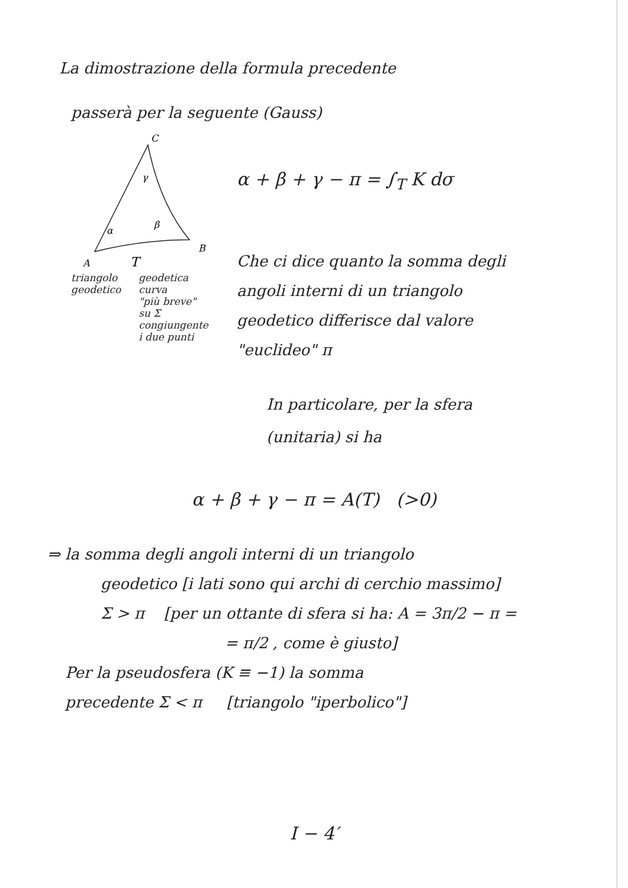La dimostrazione della formula precedente
passerà per la seguente (Gauss)
C
B
A
γ
α
β
T
triangolo
geodetico
geodetica
curva
"più breve"
su Σ
congiungente
i due punti
α + β + γ − π = ∫<sub>T</sub> K dσ
Che ci dice quanto la somma degli
angoli interni di un triangolo
geodetico differisce dal valore
"euclideo" π
In particolare, per la sfera
(unitaria) si ha
α + β + γ − π = A(T) (>0)
⇒ la somma degli angoli interni di un triangolo
geodetico [i lati sono qui archi di cerchio massimo]
Σ > π [per un ottante di sfera si ha: A = 3π/2 − π =
= π/2 , come è giusto]
Per la pseudosfera (K ≡ −1) la somma
precedente Σ < π [triangolo "iperbolico"]
I − 4′